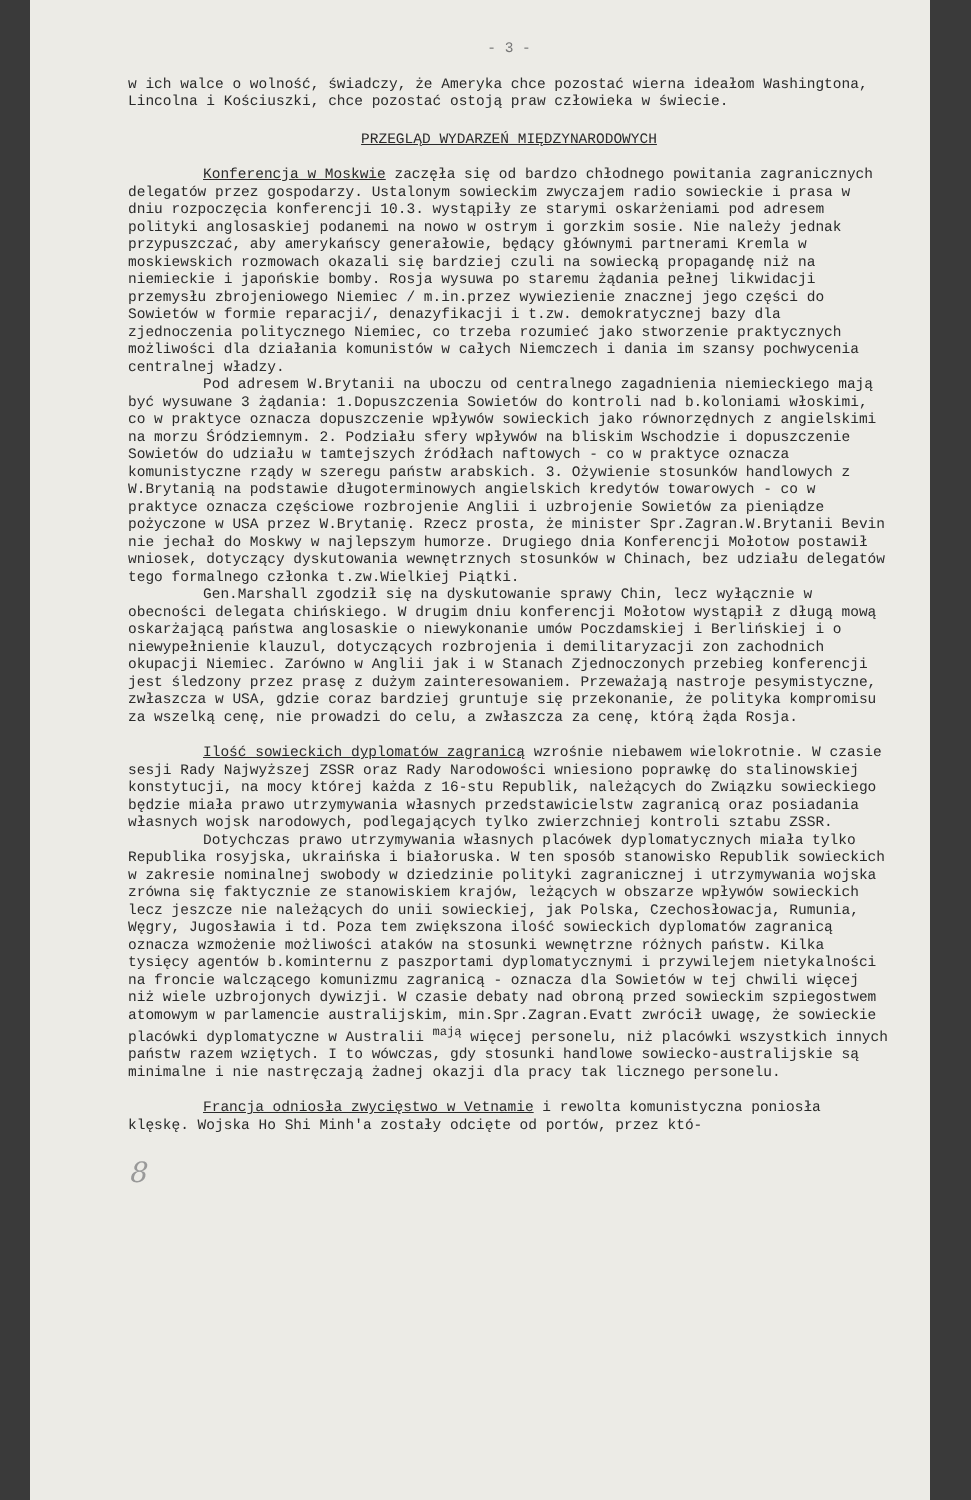- 3 -
w ich walce o wolność, świadczy, że Ameryka chce pozostać wierna ideałom Washingtona, Lincolna i Kościuszki, chce pozostać ostoją praw człowieka w świecie.
PRZEGLĄD WYDARZEŃ MIĘDZYNARODOWYCH
Konferencja w Moskwie zaczęła się od bardzo chłodnego powitania zagranicznych delegatów przez gospodarzy. Ustalonym sowieckim zwyczajem radio sowieckie i prasa w dniu rozpoczęcia konferencji 10.3. wystąpiły ze starymi oskarżeniami pod adresem polityki anglosaskiej podanemi na nowo w ostrym i gorzkim sosie. Nie należy jednak przypuszczać, aby amerykańscy generałowie, będący głównymi partnerami Kremla w moskiewskich rozmowach okazali się bardziej czuli na sowiecką propagandę niż na niemieckie i japońskie bomby. Rosja wysuwa po staremu żądania pełnej likwidacji przemysłu zbrojeniowego Niemiec / m.in.przez wywiezienie znacznej jego części do Sowietów w formie reparacji/, denazyfikacji i t.zw. demokratycznej bazy dla zjednoczenia politycznego Niemiec, co trzeba rozumieć jako stworzenie praktycznych możliwości dla działania komunistów w całych Niemczech i dania im szansy pochwycenia centralnej władzy.
Pod adresem W.Brytanii na uboczu od centralnego zagadnienia niemieckiego mają być wysuwane 3 żądania: 1.Dopuszczenia Sowietów do kontroli nad b.koloniami włoskimi, co w praktyce oznacza dopuszczenie wpływów sowieckich jako równorzędnych z angielskimi na morzu Śródziemnym. 2. Podziału sfery wpływów na bliskim Wschodzie i dopuszczenie Sowietów do udziału w tamtejszych źródłach naftowych - co w praktyce oznacza komunistyczne rządy w szeregu państw arabskich. 3. Ożywienie stosunków handlowych z W.Brytanią na podstawie długoterminowych angielskich kredytów towarowych - co w praktyce oznacza częściowe rozbrojenie Anglii i uzbrojenie Sowietów za pieniądze pożyczone w USA przez W.Brytanię. Rzecz prosta, że minister Spr.Zagran.W.Brytanii Bevin nie jechał do Moskwy w najlepszym humorze. Drugiego dnia Konferencji Mołotow postawił wniosek, dotyczący dyskutowania wewnętrznych stosunków w Chinach, bez udziału delegatów tego formalnego członka t.zw.Wielkiej Piątki.
Gen.Marshall zgodził się na dyskutowanie sprawy Chin, lecz wyłącznie w obecności delegata chińskiego. W drugim dniu konferencji Mołotow wystąpił z długą mową oskarżającą państwa anglosaskie o niewykonanie umów Poczdamskiej i Berlińskiej i o niewypełnienie klauzul, dotyczących rozbrojenia i demilitaryzacji zon zachodnich okupacji Niemiec. Zarówno w Anglii jak i w Stanach Zjednoczonych przebieg konferencji jest śledzony przez prasę z dużym zainteresowaniem. Przeważają nastroje pesymistyczne, zwłaszcza w USA, gdzie coraz bardziej gruntuje się przekonanie, że polityka kompromisu za wszelką cenę, nie prowadzi do celu, a zwłaszcza za cenę, którą żąda Rosja.
Ilość sowieckich dyplomatów zagranicą wzrośnie niebawem wielokrotnie. W czasie sesji Rady Najwyższej ZSSR oraz Rady Narodowości wniesiono poprawkę do stalinowskiej konstytucji, na mocy której każda z 16-stu Republik, należących do Związku sowieckiego będzie miała prawo utrzymywania własnych przedstawicielstw zagranicą oraz posiadania własnych wojsk narodowych, podlegających tylko zwierzchniej kontroli sztabu ZSSR.
Dotychczas prawo utrzymywania własnych placówek dyplomatycznych miała tylko Republika rosyjska, ukraińska i białoruska. W ten sposób stanowisko Republik sowieckich w zakresie nominalnej swobody w dziedzinie polityki zagranicznej i utrzymywania wojska zrówna się faktycznie ze stanowiskiem krajów, leżących w obszarze wpływów sowieckich lecz jeszcze nie należących do unii sowieckiej, jak Polska, Czechosłowacja, Rumunia, Węgry, Jugosławia i td. Poza tem zwiększona ilość sowieckich dyplomatów zagranicą oznacza wzmożenie możliwości ataków na stosunki wewnętrzne różnych państw. Kilka tysięcy agentów b.kominternu z paszportami dyplomatycznymi i przywilejem nietykalności na froncie walczącego komunizmu zagranicą - oznacza dla Sowietów w tej chwili więcej niż wiele uzbrojonych dywizji. W czasie debaty nad obroną przed sowieckim szpiegostwem atomowym w parlamencie australijskim, min.Spr.Zagran.Evatt zwrócił uwagę, że sowieckie placówki dyplomatyczne w Australii <sup>mają</sup> więcej personelu, niż placówki wszystkich innych państw razem wziętych. I to wówczas, gdy stosunki handlowe sowiecko-australijskie są minimalne i nie nastręczają żadnej okazji dla pracy tak licznego personelu.
Francja odniosła zwycięstwo w Vetnamie i rewolta komunistyczna poniosła klęskę. Wojska Ho Shi Minh'a zostały odcięte od portów, przez któ-
8